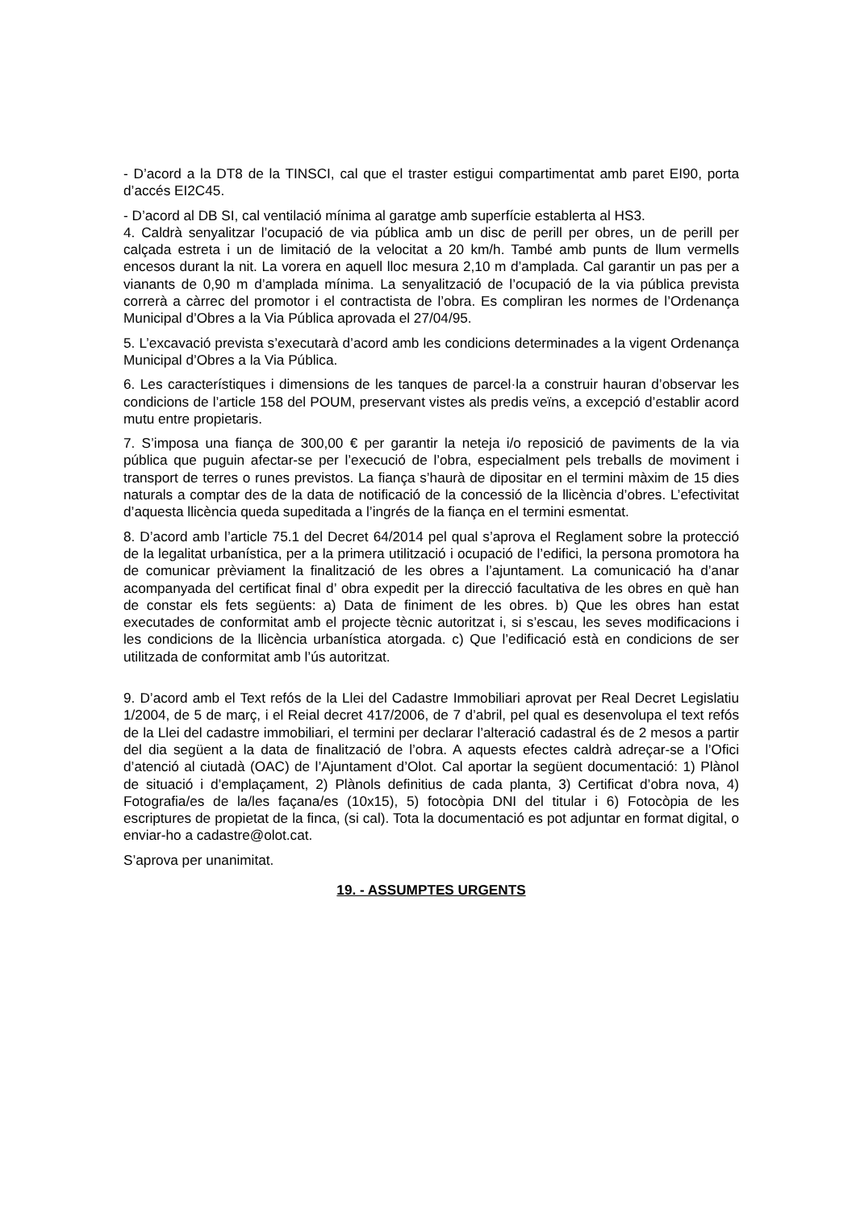- D’acord a la DT8 de la TINSCI, cal que el traster estigui compartimentat amb paret EI90, porta d’accés EI2C45.
- D’acord al DB SI, cal ventilació mínima al garatge amb superfície establerta al HS3.
4. Caldrà senyalitzar l’ocupació de via pública amb un disc de perill per obres, un de perill per calçada estreta i un de limitació de la velocitat a 20 km/h. També amb punts de llum vermells encesos durant la nit. La vorera en aquell lloc mesura 2,10 m d’amplada. Cal garantir un pas per a vianants de 0,90 m d’amplada mínima. La senyalització de l’ocupació de la via pública prevista correrà a càrrec del promotor i el contractista de l’obra. Es compliran les normes de l’Ordenança Municipal d’Obres a la Via Pública aprovada el 27/04/95.
5. L’excavació prevista s’executarà d’acord amb les condicions determinades a la vigent Ordenança Municipal d’Obres a la Via Pública.
6. Les característiques i dimensions de les tanques de parcel·la a construir hauran d’observar les condicions de l’article 158 del POUM, preservant vistes als predis veïns, a excepció d’establir acord mutu entre propietaris.
7. S’imposa una fiança de 300,00 € per garantir la neteja i/o reposició de paviments de la via pública que puguin afectar-se per l’execució de l’obra, especialment pels treballs de moviment i transport de terres o runes previstos. La fiança s’haurà de dipositar en el termini màxim de 15 dies naturals a comptar des de la data de notificació de la concessió de la llicència d’obres. L’efectivitat d’aquesta llicència queda supeditada a l’ingrés de la fiança en el termini esmentat.
8. D’acord amb l’article 75.1 del Decret 64/2014 pel qual s’aprova el Reglament sobre la protecció de la legalitat urbanística, per a la primera utilització i ocupació de l’edifici, la persona promotora ha de comunicar prèviament la finalització de les obres a l’ajuntament. La comunicació ha d’anar acompanyada del certificat final d’ obra expedit per la direcció facultativa de les obres en què han de constar els fets següents: a) Data de finiment de les obres. b) Que les obres han estat executades de conformitat amb el projecte tècnic autoritzat i, si s’escau, les seves modificacions i les condicions de la llicència urbanística atorgada. c) Que l’edificació està en condicions de ser utilitzada de conformitat amb l’ús autoritzat.
9. D’acord amb el Text refós de la Llei del Cadastre Immobiliari aprovat per Real Decret Legislatiu 1/2004, de 5 de març, i el Reial decret 417/2006, de 7 d’abril, pel qual es desenvolupa el text refós de la Llei del cadastre immobiliari, el termini per declarar l’alteració cadastral és de 2 mesos a partir del dia següent a la data de finalització de l’obra. A aquests efectes caldrà adreçar-se a l’Ofici d’atenció al ciutadà (OAC) de l’Ajuntament d’Olot. Cal aportar la següent documentació: 1) Plànol de situació i d’emplaçament, 2) Plànols definitius de cada planta, 3) Certificat d’obra nova, 4) Fotografia/es de la/les façana/es (10x15), 5) fotocòpia DNI del titular i 6) Fotocòpia de les escriptures de propietat de la finca, (si cal). Tota la documentació es pot adjuntar en format digital, o enviar-ho a cadastre@olot.cat.
S’aprova per unanimitat.
19. - ASSUMPTES URGENTS